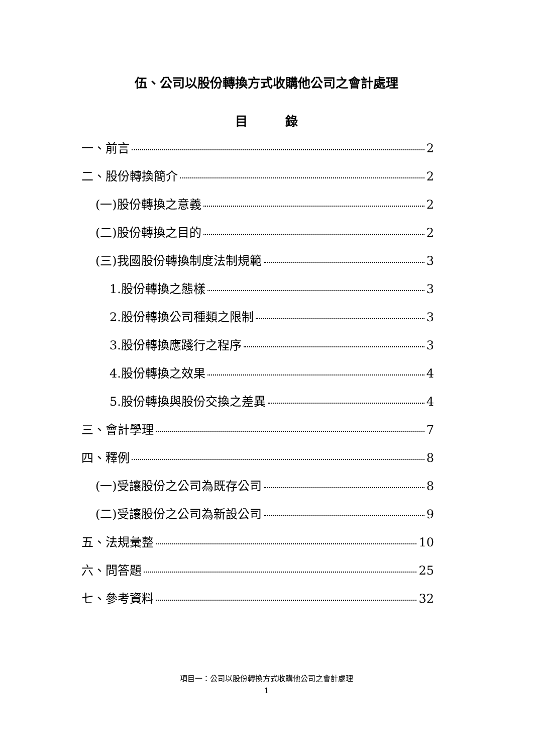伍、公司以股份轉換方式收購他公司之會計處理
目　　　錄
一、前言 2
二、股份轉換簡介 2
(一)股份轉換之意義 2
(二)股份轉換之目的 2
(三)我國股份轉換制度法制規範 3
1.股份轉換之態樣 3
2.股份轉換公司種類之限制 3
3.股份轉換應踐行之程序 3
4.股份轉換之效果 4
5.股份轉換與股份交換之差異 4
三、會計學理 7
四、釋例 8
(一)受讓股份之公司為既存公司 8
(二)受讓股份之公司為新設公司 9
五、法規彙整 10
六、問答題 25
七、參考資料 32
項目一：公司以股份轉換方式收購他公司之會計處理
1